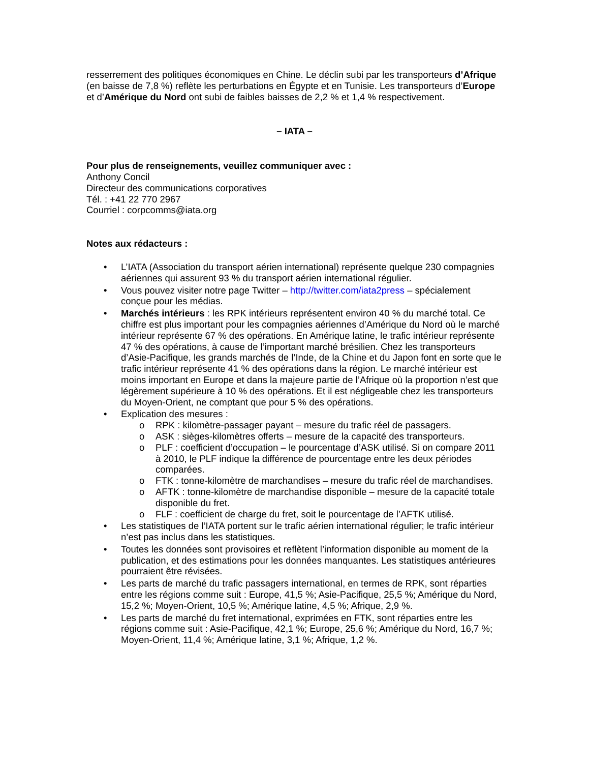resserrement des politiques économiques en Chine. Le déclin subi par les transporteurs d’Afrique (en baisse de 7,8 %) reflète les perturbations en Égypte et en Tunisie. Les transporteurs d’Europe et d’Amérique du Nord ont subi de faibles baisses de 2,2 % et 1,4 % respectivement.
– IATA –
Pour plus de renseignements, veuillez communiquer avec :
Anthony Concil
Directeur des communications corporatives
Tél. : +41 22 770 2967
Courriel : corpcomms@iata.org
Notes aux rédacteurs :
L’IATA (Association du transport aérien international) représente quelque 230 compagnies aériennes qui assurent 93 % du transport aérien international régulier.
Vous pouvez visiter notre page Twitter – http://twitter.com/iata2press – spécialement conçue pour les médias.
Marchés intérieurs : les RPK intérieurs représentent environ 40 % du marché total. Ce chiffre est plus important pour les compagnies aériennes d’Amérique du Nord où le marché intérieur représente 67 % des opérations. En Amérique latine, le trafic intérieur représente 47 % des opérations, à cause de l’important marché brésilien. Chez les transporteurs d’Asie-Pacifique, les grands marchés de l’Inde, de la Chine et du Japon font en sorte que le trafic intérieur représente 41 % des opérations dans la région. Le marché intérieur est moins important en Europe et dans la majeure partie de l’Afrique où la proportion n’est que légèrement supérieure à 10 % des opérations. Et il est négligeable chez les transporteurs du Moyen-Orient, ne comptant que pour 5 % des opérations.
Explication des mesures :
o RPK : kilomètre-passager payant – mesure du trafic réel de passagers.
o ASK : sièges-kilomètres offerts – mesure de la capacité des transporteurs.
o PLF : coefficient d’occupation – le pourcentage d’ASK utilisé. Si on compare 2011 à 2010, le PLF indique la différence de pourcentage entre les deux périodes comparées.
o FTK : tonne-kilomètre de marchandises – mesure du trafic réel de marchandises.
o AFTK : tonne-kilomètre de marchandise disponible – mesure de la capacité totale disponible du fret.
o FLF : coefficient de charge du fret, soit le pourcentage de l’AFTK utilisé.
Les statistiques de l’IATA portent sur le trafic aérien international régulier; le trafic intérieur n’est pas inclus dans les statistiques.
Toutes les données sont provisoires et reflètent l’information disponible au moment de la publication, et des estimations pour les données manquantes. Les statistiques antérieures pourraient être révisées.
Les parts de marché du trafic passagers international, en termes de RPK, sont réparties entre les régions comme suit : Europe, 41,5 %; Asie-Pacifique, 25,5 %; Amérique du Nord, 15,2 %; Moyen-Orient, 10,5 %; Amérique latine, 4,5 %; Afrique, 2,9 %.
Les parts de marché du fret international, exprimées en FTK, sont réparties entre les régions comme suit : Asie-Pacifique, 42,1 %; Europe, 25,6 %; Amérique du Nord, 16,7 %; Moyen-Orient, 11,4 %; Amérique latine, 3,1 %; Afrique, 1,2 %.